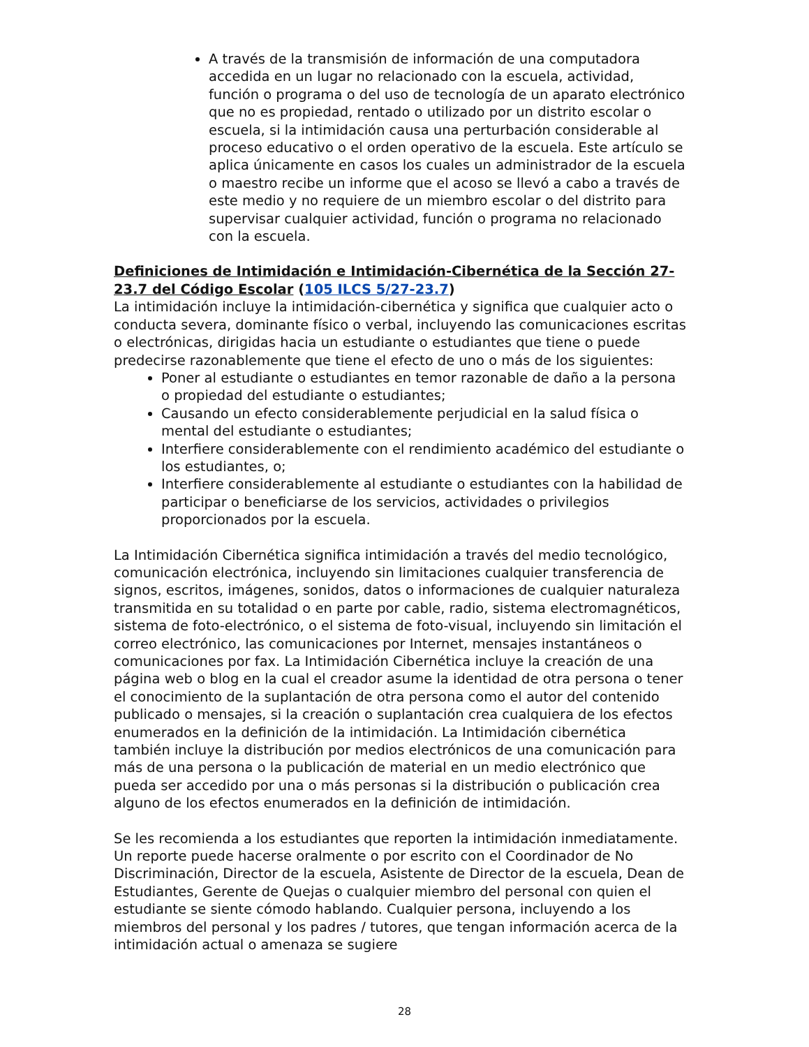A través de la transmisión de información de una computadora accedida en un lugar no relacionado con la escuela, actividad, función o programa o del uso de tecnología de un aparato electrónico que no es propiedad, rentado o utilizado por un distrito escolar o escuela, si la intimidación causa una perturbación considerable al proceso educativo o el orden operativo de la escuela. Este artículo se aplica únicamente en casos los cuales un administrador de la escuela o maestro recibe un informe que el acoso se llevó a cabo a través de este medio y no requiere de un miembro escolar o del distrito para supervisar cualquier actividad, función o programa no relacionado con la escuela.
Definiciones de Intimidación e Intimidación-Cibernética de la Sección 27-23.7 del Código Escolar (105 ILCS 5/27-23.7)
La intimidación incluye la intimidación-cibernética y significa que cualquier acto o conducta severa, dominante físico o verbal, incluyendo las comunicaciones escritas o electrónicas, dirigidas hacia un estudiante o estudiantes que tiene o puede predecirse razonablemente que tiene el efecto de uno o más de los siguientes:
Poner al estudiante o estudiantes en temor razonable de daño a la persona o propiedad del estudiante o estudiantes;
Causando un efecto considerablemente perjudicial en la salud física o mental del estudiante o estudiantes;
Interfiere considerablemente con el rendimiento académico del estudiante o los estudiantes, o;
Interfiere considerablemente al estudiante o estudiantes con la habilidad de participar o beneficiarse de los servicios, actividades o privilegios proporcionados por la escuela.
La Intimidación Cibernética significa intimidación a través del medio tecnológico, comunicación electrónica, incluyendo sin limitaciones cualquier transferencia de signos, escritos, imágenes, sonidos, datos o informaciones de cualquier naturaleza transmitida en su totalidad o en parte por cable, radio, sistema electromagnéticos, sistema de foto-electrónico, o el sistema de foto-visual, incluyendo sin limitación el correo electrónico, las comunicaciones por Internet, mensajes instantáneos o comunicaciones por fax. La Intimidación Cibernética incluye la creación de una página web o blog en la cual el creador asume la identidad de otra persona o tener el conocimiento de la suplantación de otra persona como el autor del contenido publicado o mensajes, si la creación o suplantación crea cualquiera de los efectos enumerados en la definición de la intimidación. La Intimidación cibernética también incluye la distribución por medios electrónicos de una comunicación para más de una persona o la publicación de material en un medio electrónico que pueda ser accedido por una o más personas si la distribución o publicación crea alguno de los efectos enumerados en la definición de intimidación.
Se les recomienda a los estudiantes que reporten la intimidación inmediatamente. Un reporte puede hacerse oralmente o por escrito con el Coordinador de No Discriminación, Director de la escuela, Asistente de Director de la escuela, Dean de Estudiantes, Gerente de Quejas o cualquier miembro del personal con quien el estudiante se siente cómodo hablando. Cualquier persona, incluyendo a los miembros del personal y los padres / tutores, que tengan información acerca de la intimidación actual o amenaza se sugiere
28